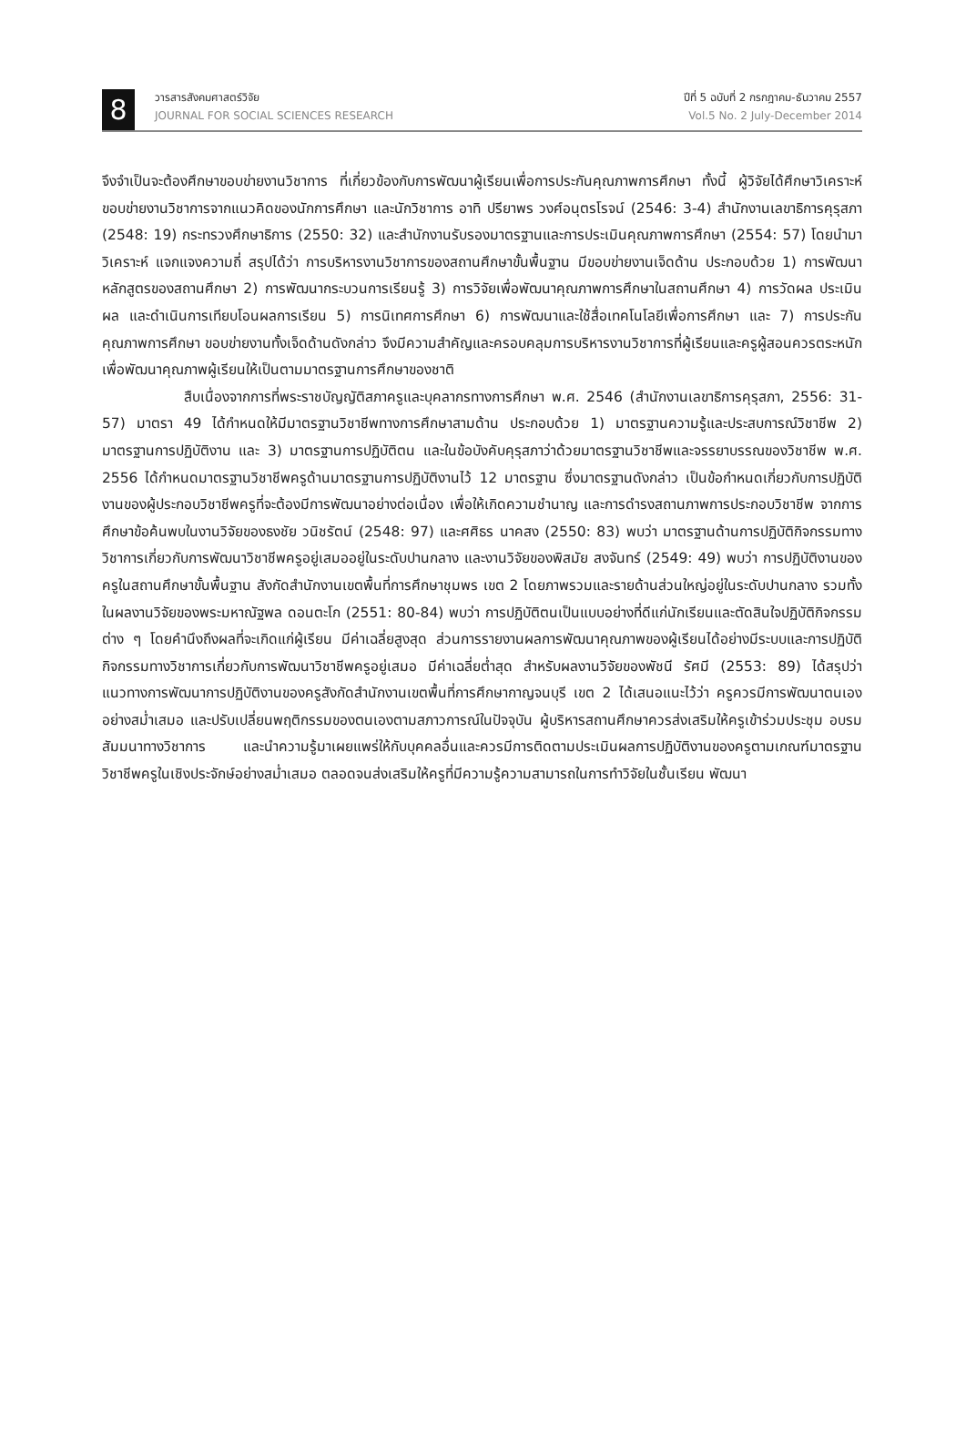8
วารสารสังคมศาสตร์วิจัย
JOURNAL FOR SOCIAL SCIENCES RESEARCH
ปีที่ 5 ฉบับที่ 2 กรกฎาคม-ธันวาคม 2557
Vol.5 No. 2 July-December 2014
จึงจำเป็นจะต้องศึกษาขอบข่ายงานวิชาการ ที่เกี่ยวข้องกับการพัฒนาผู้เรียนเพื่อการประกันคุณภาพการศึกษา ทั้งนี้ ผู้วิจัยได้ศึกษาวิเคราะห์ขอบข่ายงานวิชาการจากแนวคิดของนักการศึกษา และนักวิชาการ อาทิ ปรียาพร วงศ์อนุตรโรจน์ (2546: 3-4) สำนักงานเลขาธิการคุรุสภา (2548: 19) กระทรวงศึกษาธิการ (2550: 32) และสำนักงานรับรองมาตรฐานและการประเมินคุณภาพการศึกษา (2554: 57) โดยนำมาวิเคราะห์ แจกแจงความถี่ สรุปได้ว่า การบริหารงานวิชาการของสถานศึกษาขั้นพื้นฐาน มีขอบข่ายงานเจ็ดด้าน ประกอบด้วย 1) การพัฒนาหลักสูตรของสถานศึกษา 2) การพัฒนากระบวนการเรียนรู้ 3) การวิจัยเพื่อพัฒนาคุณภาพการศึกษาในสถานศึกษา 4) การวัดผล ประเมินผล และดำเนินการเทียบโอนผลการเรียน 5) การนิเทศการศึกษา 6) การพัฒนาและใช้สื่อเทคโนโลยีเพื่อการศึกษา และ 7) การประกันคุณภาพการศึกษา ขอบข่ายงานทั้งเจ็ดด้านดังกล่าว จึงมีความสำคัญและครอบคลุมการบริหารงานวิชาการที่ผู้เรียนและครูผู้สอนควรตระหนักเพื่อพัฒนาคุณภาพผู้เรียนให้เป็นตามมาตรฐานการศึกษาของชาติ
สืบเนื่องจากการที่พระราชบัญญัติสภาครูและบุคลากรทางการศึกษา พ.ศ. 2546 (สำนักงานเลขาธิการคุรุสภา, 2556: 31-57) มาตรา 49 ได้กำหนดให้มีมาตรฐานวิชาชีพทางการศึกษาสามด้าน ประกอบด้วย 1) มาตรฐานความรู้และประสบการณ์วิชาชีพ 2) มาตรฐานการปฏิบัติงาน และ 3) มาตรฐานการปฏิบัติตน และในข้อบังคับคุรุสภาว่าด้วยมาตรฐานวิชาชีพและจรรยาบรรณของวิชาชีพ พ.ศ. 2556 ได้กำหนดมาตรฐานวิชาชีพครูด้านมาตรฐานการปฏิบัติงานไว้ 12 มาตรฐาน ซึ่งมาตรฐานดังกล่าว เป็นข้อกำหนดเกี่ยวกับการปฏิบัติงานของผู้ประกอบวิชาชีพครูที่จะต้องมีการพัฒนาอย่างต่อเนื่อง เพื่อให้เกิดความชำนาญ และการดำรงสถานภาพการประกอบวิชาชีพ จากการศึกษาข้อค้นพบในงานวิจัยของธงชัย วนิชรัตน์ (2548: 97) และศศิธร นาคสง (2550: 83) พบว่า มาตรฐานด้านการปฏิบัติกิจกรรมทางวิชาการเกี่ยวกับการพัฒนาวิชาชีพครูอยู่เสมออยู่ในระดับปานกลาง และงานวิจัยของพิสมัย สงจันทร์ (2549: 49) พบว่า การปฏิบัติงานของครูในสถานศึกษาขั้นพื้นฐาน สังกัดสำนักงานเขตพื้นที่การศึกษาชุมพร เขต 2 โดยภาพรวมและรายด้านส่วนใหญ่อยู่ในระดับปานกลาง รวมทั้งในผลงานวิจัยของพระมหาณัฐพล ดอนตะโก (2551: 80-84) พบว่า การปฏิบัติตนเป็นแบบอย่างที่ดีแก่นักเรียนและตัดสินใจปฏิบัติกิจกรรมต่าง ๆ โดยคำนึงถึงผลที่จะเกิดแก่ผู้เรียน มีค่าเฉลี่ยสูงสุด ส่วนการรายงานผลการพัฒนาคุณภาพของผู้เรียนได้อย่างมีระบบและการปฏิบัติกิจกรรมทางวิชาการเกี่ยวกับการพัฒนาวิชาชีพครูอยู่เสมอ มีค่าเฉลี่ยต่ำสุด สำหรับผลงานวิจัยของพัชนี รัศมี (2553: 89) ได้สรุปว่า แนวทางการพัฒนาการปฏิบัติงานของครูสังกัดสำนักงานเขตพื้นที่การศึกษากาญจนบุรี เขต 2 ได้เสนอแนะไว้ว่า ครูควรมีการพัฒนาตนเองอย่างสม่ำเสมอ และปรับเปลี่ยนพฤติกรรมของตนเองตามสภาวการณ์ในปัจจุบัน ผู้บริหารสถานศึกษาควรส่งเสริมให้ครูเข้าร่วมประชุม อบรม สัมมนาทางวิชาการ และนำความรู้มาเผยแพร่ให้กับบุคคลอื่นและควรมีการติดตามประเมินผลการปฏิบัติงานของครูตามเกณฑ์มาตรฐานวิชาชีพครูในเชิงประจักษ์อย่างสม่ำเสมอ ตลอดจนส่งเสริมให้ครูที่มีความรู้ความสามารถในการทำวิจัยในชั้นเรียน พัฒนา